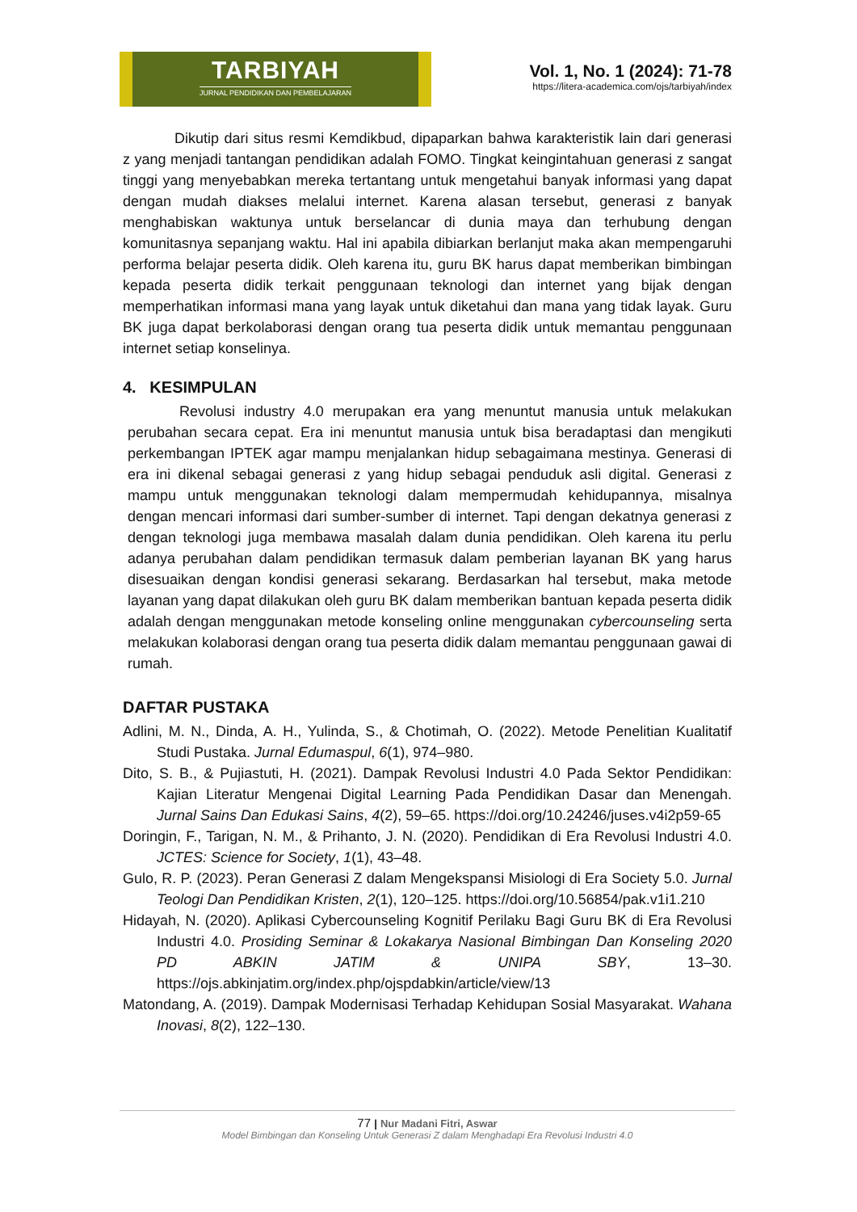TARBIYAH
JURNAL PENDIDIKAN DAN PEMBELAJARAN
Vol. 1, No. 1 (2024): 71-78
https://litera-academica.com/ojs/tarbiyah/index
Dikutip dari situs resmi Kemdikbud, dipaparkan bahwa karakteristik lain dari generasi z yang menjadi tantangan pendidikan adalah FOMO. Tingkat keingintahuan generasi z sangat tinggi yang menyebabkan mereka tertantang untuk mengetahui banyak informasi yang dapat dengan mudah diakses melalui internet. Karena alasan tersebut, generasi z banyak menghabiskan waktunya untuk berselancar di dunia maya dan terhubung dengan komunitasnya sepanjang waktu. Hal ini apabila dibiarkan berlanjut maka akan mempengaruhi performa belajar peserta didik. Oleh karena itu, guru BK harus dapat memberikan bimbingan kepada peserta didik terkait penggunaan teknologi dan internet yang bijak dengan memperhatikan informasi mana yang layak untuk diketahui dan mana yang tidak layak. Guru BK juga dapat berkolaborasi dengan orang tua peserta didik untuk memantau penggunaan internet setiap konselinya.
4. KESIMPULAN
Revolusi industry 4.0 merupakan era yang menuntut manusia untuk melakukan perubahan secara cepat. Era ini menuntut manusia untuk bisa beradaptasi dan mengikuti perkembangan IPTEK agar mampu menjalankan hidup sebagaimana mestinya. Generasi di era ini dikenal sebagai generasi z yang hidup sebagai penduduk asli digital. Generasi z mampu untuk menggunakan teknologi dalam mempermudah kehidupannya, misalnya dengan mencari informasi dari sumber-sumber di internet. Tapi dengan dekatnya generasi z dengan teknologi juga membawa masalah dalam dunia pendidikan. Oleh karena itu perlu adanya perubahan dalam pendidikan termasuk dalam pemberian layanan BK yang harus disesuaikan dengan kondisi generasi sekarang. Berdasarkan hal tersebut, maka metode layanan yang dapat dilakukan oleh guru BK dalam memberikan bantuan kepada peserta didik adalah dengan menggunakan metode konseling online menggunakan cybercounseling serta melakukan kolaborasi dengan orang tua peserta didik dalam memantau penggunaan gawai di rumah.
DAFTAR PUSTAKA
Adlini, M. N., Dinda, A. H., Yulinda, S., & Chotimah, O. (2022). Metode Penelitian Kualitatif Studi Pustaka. Jurnal Edumaspul, 6(1), 974–980.
Dito, S. B., & Pujiastuti, H. (2021). Dampak Revolusi Industri 4.0 Pada Sektor Pendidikan: Kajian Literatur Mengenai Digital Learning Pada Pendidikan Dasar dan Menengah. Jurnal Sains Dan Edukasi Sains, 4(2), 59–65. https://doi.org/10.24246/juses.v4i2p59-65
Doringin, F., Tarigan, N. M., & Prihanto, J. N. (2020). Pendidikan di Era Revolusi Industri 4.0. JCTES: Science for Society, 1(1), 43–48.
Gulo, R. P. (2023). Peran Generasi Z dalam Mengekspansi Misiologi di Era Society 5.0. Jurnal Teologi Dan Pendidikan Kristen, 2(1), 120–125. https://doi.org/10.56854/pak.v1i1.210
Hidayah, N. (2020). Aplikasi Cybercounseling Kognitif Perilaku Bagi Guru BK di Era Revolusi Industri 4.0. Prosiding Seminar & Lokakarya Nasional Bimbingan Dan Konseling 2020 PD ABKIN JATIM & UNIPA SBY, 13–30. https://ojs.abkinjatim.org/index.php/ojspdabkin/article/view/13
Matondang, A. (2019). Dampak Modernisasi Terhadap Kehidupan Sosial Masyarakat. Wahana Inovasi, 8(2), 122–130.
77 | Nur Madani Fitri, Aswar
Model Bimbingan dan Konseling Untuk Generasi Z dalam Menghadapi Era Revolusi Industri 4.0